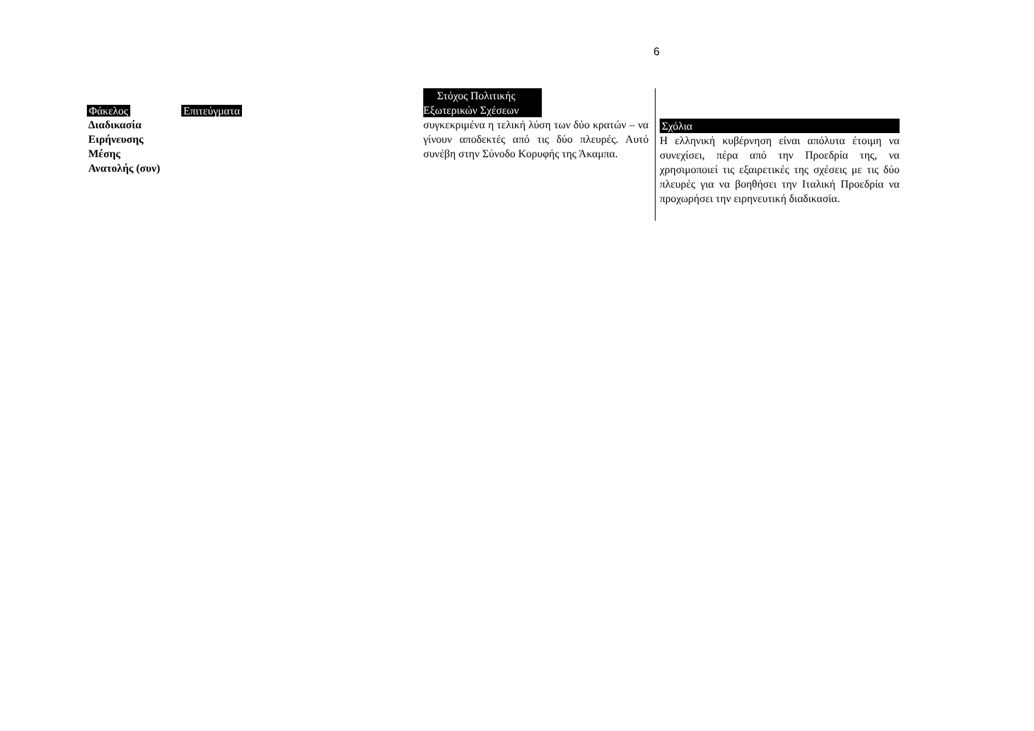6
Φάκελος Επιτεύγματα
Διαδικασία
Ειρήνευσης
Μέσης
Ανατολής (συν)
Στόχος Πολιτικής
Εξωτερικών Σχέσεων
συγκεκριμένα η τελική λύση των δύο κρατών – να γίνουν αποδεκτές από τις δύο πλευρές. Αυτό συνέβη στην Σύνοδο Κορυφής της Άκαμπα.
Σχόλια
Η ελληνική κυβέρνηση είναι απόλυτα έτοιμη να συνεχίσει, πέρα από την Προεδρία της, να χρησιμοποιεί τις εξαιρετικές της σχέσεις με τις δύο πλευρές για να βοηθήσει την Ιταλική Προεδρία να προχωρήσει την ειρηνευτική διαδικασία.